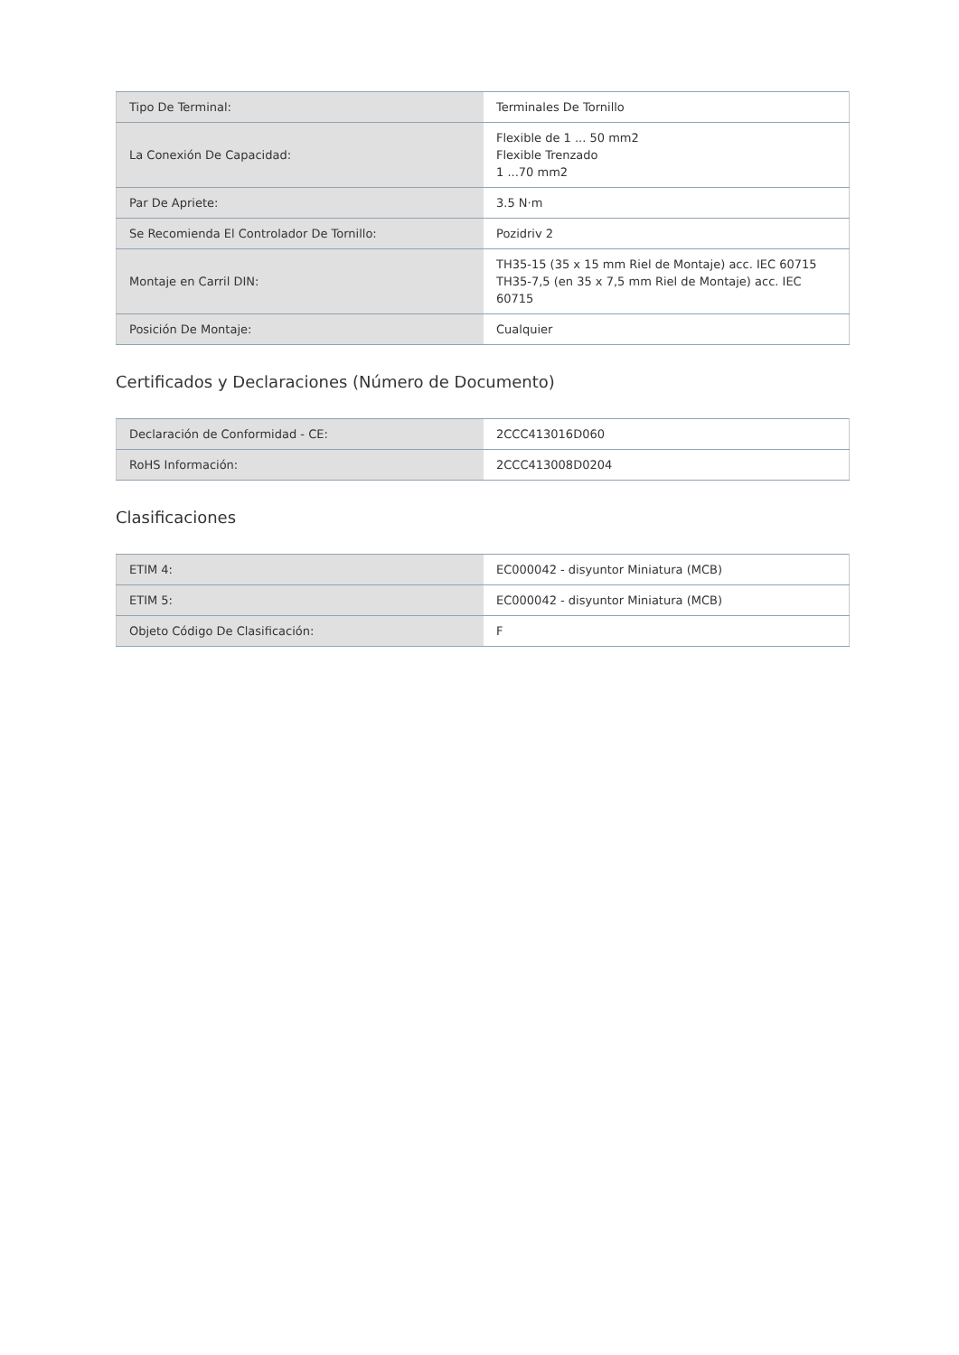| Tipo De Terminal: | Terminales De Tornillo |
| La Conexión De Capacidad: | Flexible de 1 ... 50 mm2 Flexible Trenzado 1 ...70 mm2 |
| Par De Apriete: | 3.5 N·m |
| Se Recomienda El Controlador De Tornillo: | Pozidriv 2 |
| Montaje en Carril DIN: | TH35-15 (35 x 15 mm Riel de Montaje) acc. IEC 60715 TH35-7,5 (en 35 x 7,5 mm Riel de Montaje) acc. IEC 60715 |
| Posición De Montaje: | Cualquier |
Certificados y Declaraciones (Número de Documento)
| Declaración de Conformidad - CE: | 2CCC413016D060 |
| RoHS Información: | 2CCC413008D0204 |
Clasificaciones
| ETIM 4: | EC000042 - disyuntor Miniatura (MCB) |
| ETIM 5: | EC000042 - disyuntor Miniatura (MCB) |
| Objeto Código De Clasificación: | F |